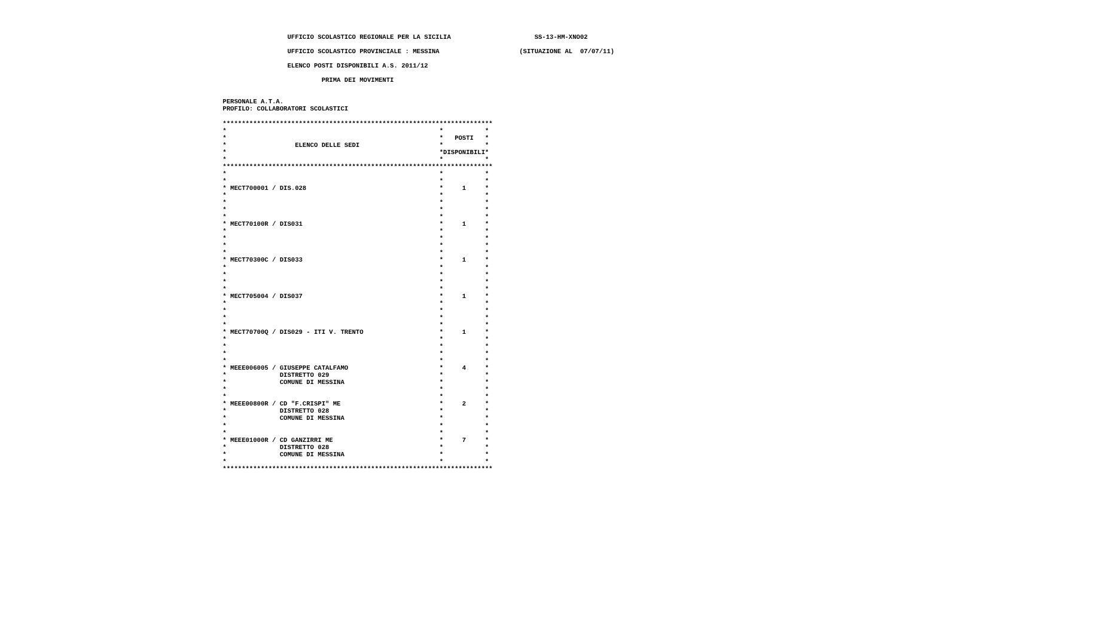UFFICIO SCOLASTICO REGIONALE PER LA SICILIA                      SS-13-HM-XNO02

                  UFFICIO SCOLASTICO PROVINCIALE : MESSINA                     (SITUAZIONE AL  07/07/11)

                  ELENCO POSTI DISPONIBILI A.S. 2011/12

                           PRIMA DEI MOVIMENTI


 PERSONALE A.T.A.
 PROFILO: COLLABORATORI SCOLASTICI

 ***********************************************************************
 *                                                        *           *
 *                                                        *   POSTI   *
 *                  ELENCO DELLE SEDI                     *           *
 *                                                        *DISPONIBILI*
 *                                                        *           *
 ***********************************************************************
 *                                                        *           *
 *                                                        *           *
 * MECT700001 / DIS.028                                   *     1     *
 *                                                        *           *
 *                                                        *           *
 *                                                        *           *
 *                                                        *           *
 * MECT70100R / DIS031                                    *     1     *
 *                                                        *           *
 *                                                        *           *
 *                                                        *           *
 *                                                        *           *
 * MECT70300C / DIS033                                    *     1     *
 *                                                        *           *
 *                                                        *           *
 *                                                        *           *
 *                                                        *           *
 * MECT705004 / DIS037                                    *     1     *
 *                                                        *           *
 *                                                        *           *
 *                                                        *           *
 *                                                        *           *
 * MECT70700Q / DIS029 - ITI V. TRENTO                    *     1     *
 *                                                        *           *
 *                                                        *           *
 *                                                        *           *
 *                                                        *           *
 * MEEE006005 / GIUSEPPE CATALFAMO                        *     4     *
 *              DISTRETTO 029                             *           *
 *              COMUNE DI MESSINA                         *           *
 *                                                        *           *
 *                                                        *           *
 * MEEE00800R / CD "F.CRISPI" ME                          *     2     *
 *              DISTRETTO 028                             *           *
 *              COMUNE DI MESSINA                         *           *
 *                                                        *           *
 *                                                        *           *
 * MEEE01000R / CD GANZIRRI ME                            *     7     *
 *              DISTRETTO 028                             *           *
 *              COMUNE DI MESSINA                         *           *
 *                                                        *           *
 ***********************************************************************